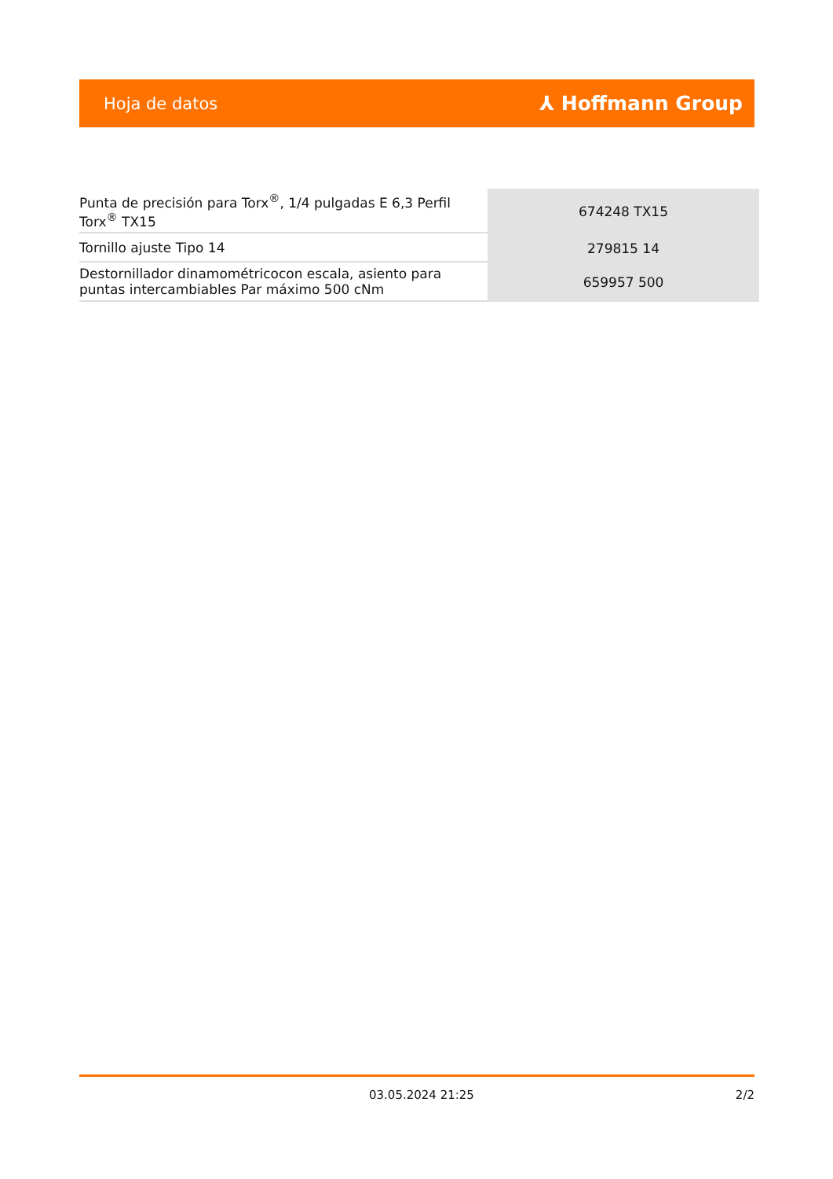Hoja de datos ⅄ Hoffmann Group
| Punta de precisión para Torx<sup>®</sup>, 1/4 pulgadas E 6,3 Perfil Torx<sup>®</sup> TX15 | 674248 TX15 |
| Tornillo ajuste Tipo 14 | 279815 14 |
| Destornillador dinamométricocon escala, asiento para puntas intercambiables Par máximo 500 cNm | 659957 500 |
03.05.2024 21:25 2/2